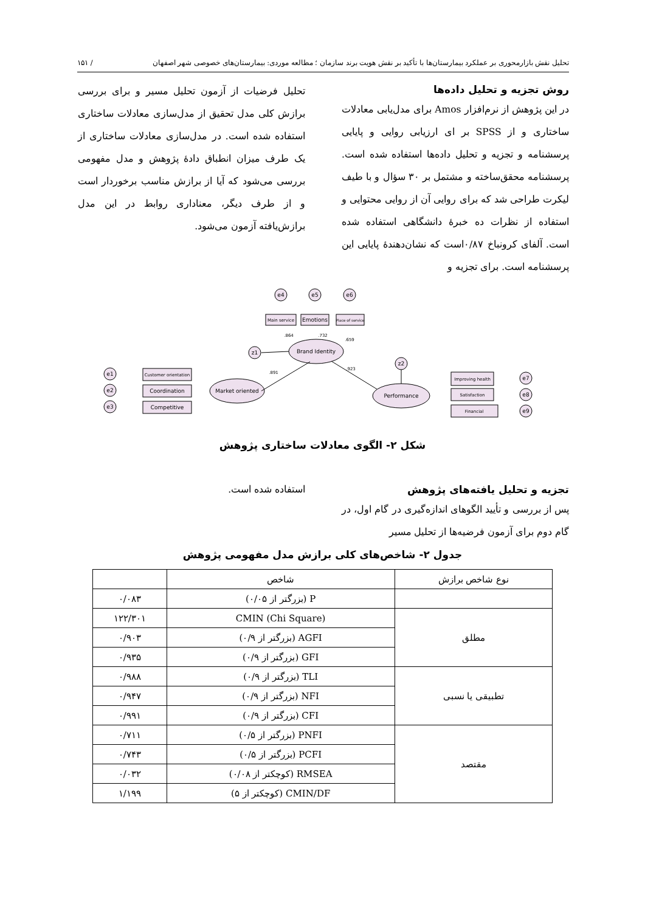تحلیل نقش بازارمحوری بر عملکرد بیمارستان‌ها با تأکید بر نقش هویت برند سازمان ؛ مطالعه موردی: بیمارستان‌های خصوصی شهر اصفهان / ۱۵۱
روش تجزیه و تحلیل داده‌ها
در این پژوهش از نرم‌افزار Amos برای مدل‌یابی معادلات ساختاری و از SPSS بر ای ارزیابی روایی و پایایی پرسشنامه و تجزیه و تحلیل داده‌ها استفاده شده است. پرسشنامه محقق‌ساخته و مشتمل بر ۳۰ سؤال و با طیف لیکرت طراحی شد که برای روایی آن از روایی محتوایی و استفاده از نظرات ده خبرهٔ دانشگاهی استفاده شده است. آلفای کرونباخ ۰/۸۷است که نشان‌دهندهٔ پایایی این پرسشنامه است. برای تجزیه و
تحلیل فرضیات از آزمون تحلیل مسیر و برای بررسی برازش کلی مدل تحقیق از مدل‌سازی معادلات ساختاری استفاده شده است. در مدل‌سازی معادلات ساختاری از یک طرف میزان انطباق دادهٔ پژوهش و مدل مفهومی بررسی می‌شود که آیا از برازش مناسب برخوردار است و از طرف دیگر، معناداری روابط در این مدل برازش‌یافته آزمون می‌شود.
e4
e5
e6
z1
z2
e1
e2
e3
e7
e8
e9
Main service
Emotions
Place of service
Customer orientation
Coordination
Competitive
Improving health
Satisfaction
Financial
Brand Identity
Market oriented
Performance
.864
.732
.659
.891
.923
شکل ۲- الگوی معادلات ساختاری پژوهش
تجزیه و تحلیل یافته‌های پژوهش
پس از بررسی و تأیید الگوهای اندازه‌گیری در گام اول، در گام دوم برای آزمون فرضیه‌ها از تحلیل مسیر
استفاده شده است.
جدول ۲- شاخص‌های کلی برازش مدل مفهومی پژوهش
| نوع شاخص برازش | شاخص | |
| --- | --- | --- |
| | P (بزرگتر از ۰/۰۵) | ۰/۰۸۳ |
| مطلق | CMIN (Chi Square) | ۱۲۲/۳۰۱ |
| | AGFI (بزرگتر از ۰/۹) | ۰/۹۰۳ |
| | GFI (بزرگتر از ۰/۹) | ۰/۹۳۵ |
| تطبیقی یا نسبی | TLI (بزرگتر از ۰/۹) | ۰/۹۸۸ |
| | NFI (بزرگتر از ۰/۹) | ۰/۹۴۷ |
| | CFI (بزرگتر از ۰/۹) | ۰/۹۹۱ |
| مقتصد | PNFI (بزرگتر از ۰/۵) | ۰/۷۱۱ |
| | PCFI (بزرگتر از ۰/۵) | ۰/۷۴۳ |
| | RMSEA (کوچکتر از ۰/۰۸) | ۰/۰۳۲ |
| | CMIN/DF (کوچکتر از ۵) | ۱/۱۹۹ |